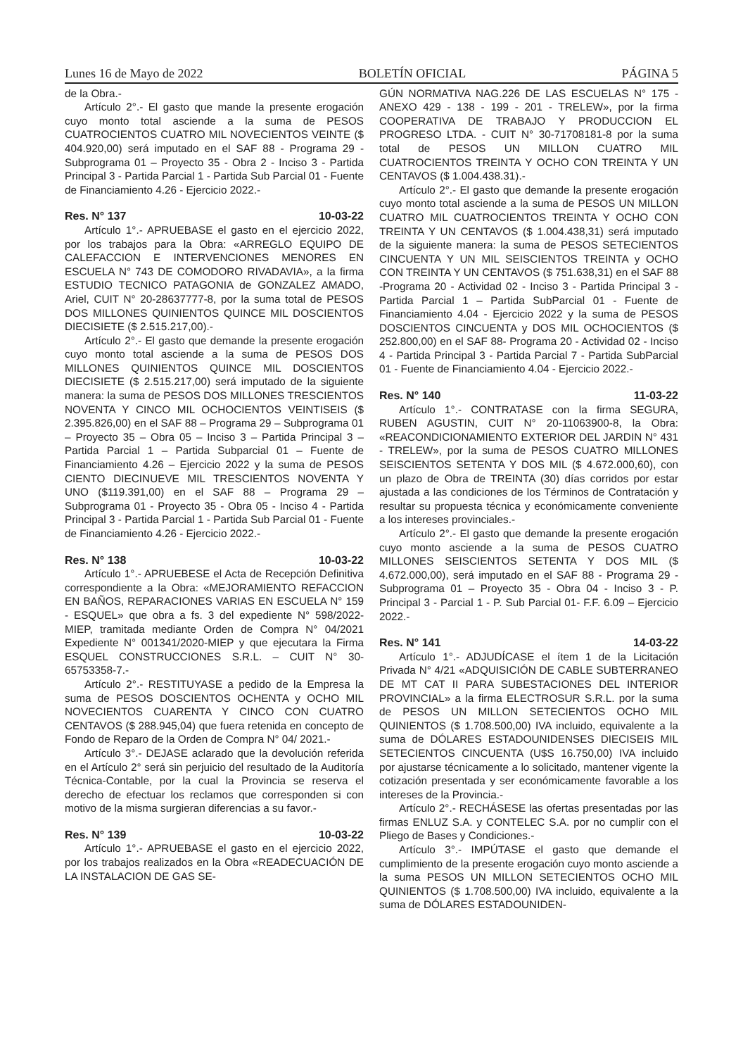Lunes 16 de Mayo de 2022 BOLETÍN OFICIAL PÁGINA 5
de la Obra.-
Artículo 2°.- El gasto que mande la presente erogación cuyo monto total asciende a la suma de PESOS CUATROCIENTOS CUATRO MIL NOVECIENTOS VEINTE ($ 404.920,00) será imputado en el SAF 88 - Programa 29 - Subprograma 01 – Proyecto 35 - Obra 2 - Inciso 3 - Partida Principal 3 - Partida Parcial 1 - Partida Sub Parcial 01 - Fuente de Financiamiento 4.26 - Ejercicio 2022.-
Res. N° 137 10-03-22
Artículo 1°.- APRUEBASE el gasto en el ejercicio 2022, por los trabajos para la Obra: «ARREGLO EQUIPO DE CALEFACCION E INTERVENCIONES MENORES EN ESCUELA N° 743 DE COMODORO RIVADAVIA», a la firma ESTUDIO TECNICO PATAGONIA de GONZALEZ AMADO, Ariel, CUIT N° 20-28637777-8, por la suma total de PESOS DOS MILLONES QUINIENTOS QUINCE MIL DOSCIENTOS DIECISIETE ($ 2.515.217,00).-
Artículo 2°.- El gasto que demande la presente erogación cuyo monto total asciende a la suma de PESOS DOS MILLONES QUINIENTOS QUINCE MIL DOSCIENTOS DIECISIETE ($ 2.515.217,00) será imputado de la siguiente manera: la suma de PESOS DOS MILLONES TRESCIENTOS NOVENTA Y CINCO MIL OCHOCIENTOS VEINTISEIS ($ 2.395.826,00) en el SAF 88 – Programa 29 – Subprograma 01 – Proyecto 35 – Obra 05 – Inciso 3 – Partida Principal 3 – Partida Parcial 1 – Partida Subparcial 01 – Fuente de Financiamiento 4.26 – Ejercicio 2022 y la suma de PESOS CIENTO DIECINUEVE MIL TRESCIENTOS NOVENTA Y UNO ($119.391,00) en el SAF 88 – Programa 29 – Subprograma 01 - Proyecto 35 - Obra 05 - Inciso 4 - Partida Principal 3 - Partida Parcial 1 - Partida Sub Parcial 01 - Fuente de Financiamiento 4.26 - Ejercicio 2022.-
Res. N° 138 10-03-22
Artículo 1°.- APRUEBESE el Acta de Recepción Definitiva correspondiente a la Obra: «MEJORAMIENTO REFACCION EN BAÑOS, REPARACIONES VARIAS EN ESCUELA N° 159 - ESQUEL» que obra a fs. 3 del expediente N° 598/2022-MIEP, tramitada mediante Orden de Compra N° 04/2021 Expediente N° 001341/2020-MIEP y que ejecutara la Firma ESQUEL CONSTRUCCIONES S.R.L. – CUIT N° 30-65753358-7.-
Artículo 2°.- RESTITUYASE a pedido de la Empresa la suma de PESOS DOSCIENTOS OCHENTA y OCHO MIL NOVECIENTOS CUARENTA Y CINCO CON CUATRO CENTAVOS ($ 288.945,04) que fuera retenida en concepto de Fondo de Reparo de la Orden de Compra N° 04/ 2021.-
Artículo 3°.- DEJASE aclarado que la devolución referida en el Artículo 2° será sin perjuicio del resultado de la Auditoría Técnica-Contable, por la cual la Provincia se reserva el derecho de efectuar los reclamos que corresponden si con motivo de la misma surgieran diferencias a su favor.-
Res. N° 139 10-03-22
Artículo 1°.- APRUEBASE el gasto en el ejercicio 2022, por los trabajos realizados en la Obra «READECUACIÓN DE LA INSTALACION DE GAS SE-
GÚN NORMATIVA NAG.226 DE LAS ESCUELAS N° 175 - ANEXO 429 - 138 - 199 - 201 - TRELEW», por la firma COOPERATIVA DE TRABAJO Y PRODUCCION EL PROGRESO LTDA. - CUIT N° 30-71708181-8 por la suma total de PESOS UN MILLON CUATRO MIL CUATROCIENTOS TREINTA Y OCHO CON TREINTA Y UN CENTAVOS ($ 1.004.438.31).-
Artículo 2°.- El gasto que demande la presente erogación cuyo monto total asciende a la suma de PESOS UN MILLON CUATRO MIL CUATROCIENTOS TREINTA Y OCHO CON TREINTA Y UN CENTAVOS ($ 1.004.438,31) será imputado de la siguiente manera: la suma de PESOS SETECIENTOS CINCUENTA Y UN MIL SEISCIENTOS TREINTA y OCHO CON TREINTA Y UN CENTAVOS ($ 751.638,31) en el SAF 88 -Programa 20 - Actividad 02 - Inciso 3 - Partida Principal 3 - Partida Parcial 1 – Partida SubParcial 01 - Fuente de Financiamiento 4.04 - Ejercicio 2022 y la suma de PESOS DOSCIENTOS CINCUENTA y DOS MIL OCHOCIENTOS ($ 252.800,00) en el SAF 88- Programa 20 - Actividad 02 - Inciso 4 - Partida Principal 3 - Partida Parcial 7 - Partida SubParcial 01 - Fuente de Financiamiento 4.04 - Ejercicio 2022.-
Res. N° 140 11-03-22
Artículo 1°.- CONTRATASE con la firma SEGURA, RUBEN AGUSTIN, CUIT N° 20-11063900-8, la Obra: «REACONDICIONAMIENTO EXTERIOR DEL JARDIN N° 431 - TRELEW», por la suma de PESOS CUATRO MILLONES SEISCIENTOS SETENTA Y DOS MIL ($ 4.672.000,60), con un plazo de Obra de TREINTA (30) días corridos por estar ajustada a las condiciones de los Términos de Contratación y resultar su propuesta técnica y económicamente conveniente a los intereses provinciales.-
Artículo 2°.- El gasto que demande la presente erogación cuyo monto asciende a la suma de PESOS CUATRO MILLONES SEISCIENTOS SETENTA Y DOS MIL ($ 4.672.000,00), será imputado en el SAF 88 - Programa 29 - Subprograma 01 – Proyecto 35 - Obra 04 - Inciso 3 - P. Principal 3 - Parcial 1 - P. Sub Parcial 01- F.F. 6.09 – Ejercicio 2022.-
Res. N° 141 14-03-22
Artículo 1°.- ADJUDÍCASE el ítem 1 de la Licitación Privada N° 4/21 «ADQUISICIÓN DE CABLE SUBTERRANEO DE MT CAT II PARA SUBESTACIONES DEL INTERIOR PROVINCIAL» a la firma ELECTROSUR S.R.L. por la suma de PESOS UN MILLON SETECIENTOS OCHO MIL QUINIENTOS ($ 1.708.500,00) IVA incluido, equivalente a la suma de DÓLARES ESTADOUNIDENSES DIECISEIS MIL SETECIENTOS CINCUENTA (U$S 16.750,00) IVA incluido por ajustarse técnicamente a lo solicitado, mantener vigente la cotización presentada y ser económicamente favorable a los intereses de la Provincia.-
Artículo 2°.- RECHÁSESE las ofertas presentadas por las firmas ENLUZ S.A. y CONTELEC S.A. por no cumplir con el Pliego de Bases y Condiciones.-
Artículo 3°.- IMPÚTASE el gasto que demande el cumplimiento de la presente erogación cuyo monto asciende a la suma PESOS UN MILLON SETECIENTOS OCHO MIL QUINIENTOS ($ 1.708.500,00) IVA incluido, equivalente a la suma de DÓLARES ESTADOUNIDEN-